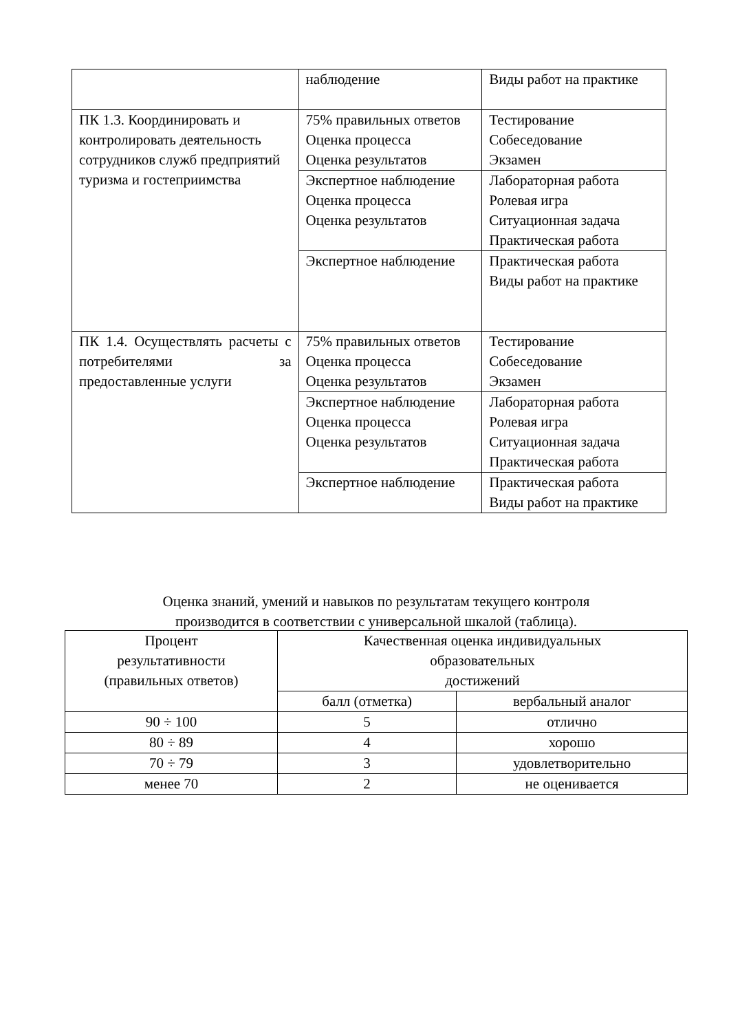| | наблюдение | Виды работ на практике |
| ПК 1.3. Координировать и контролировать деятельность сотрудников служб предприятий туризма и гостеприимства | 75% правильных ответов Оценка процесса Оценка результатов | Тестирование Собеседование Экзамен |
| | Экспертное наблюдение Оценка процесса Оценка результатов | Лабораторная работа Ролевая игра Ситуационная задача Практическая работа |
| | Экспертное наблюдение | Практическая работа Виды работ на практике |
| ПК 1.4. Осуществлять расчеты с потребителями за предоставленные услуги | 75% правильных ответов Оценка процесса Оценка результатов | Тестирование Собеседование Экзамен |
| | Экспертное наблюдение Оценка процесса Оценка результатов | Лабораторная работа Ролевая игра Ситуационная задача Практическая работа |
| | Экспертное наблюдение | Практическая работа Виды работ на практике |
Оценка знаний, умений и навыков по результатам текущего контроля
производится в соответствии с универсальной шкалой (таблица).
| Процент результативности (правильных ответов) | Качественная оценка индивидуальных образовательных достижений | |
| --- | --- | --- |
| | балл (отметка) | вербальный аналог |
| 90 ÷ 100 | 5 | отлично |
| 80 ÷ 89 | 4 | хорошо |
| 70 ÷ 79 | 3 | удовлетворительно |
| менее 70 | 2 | не оценивается |